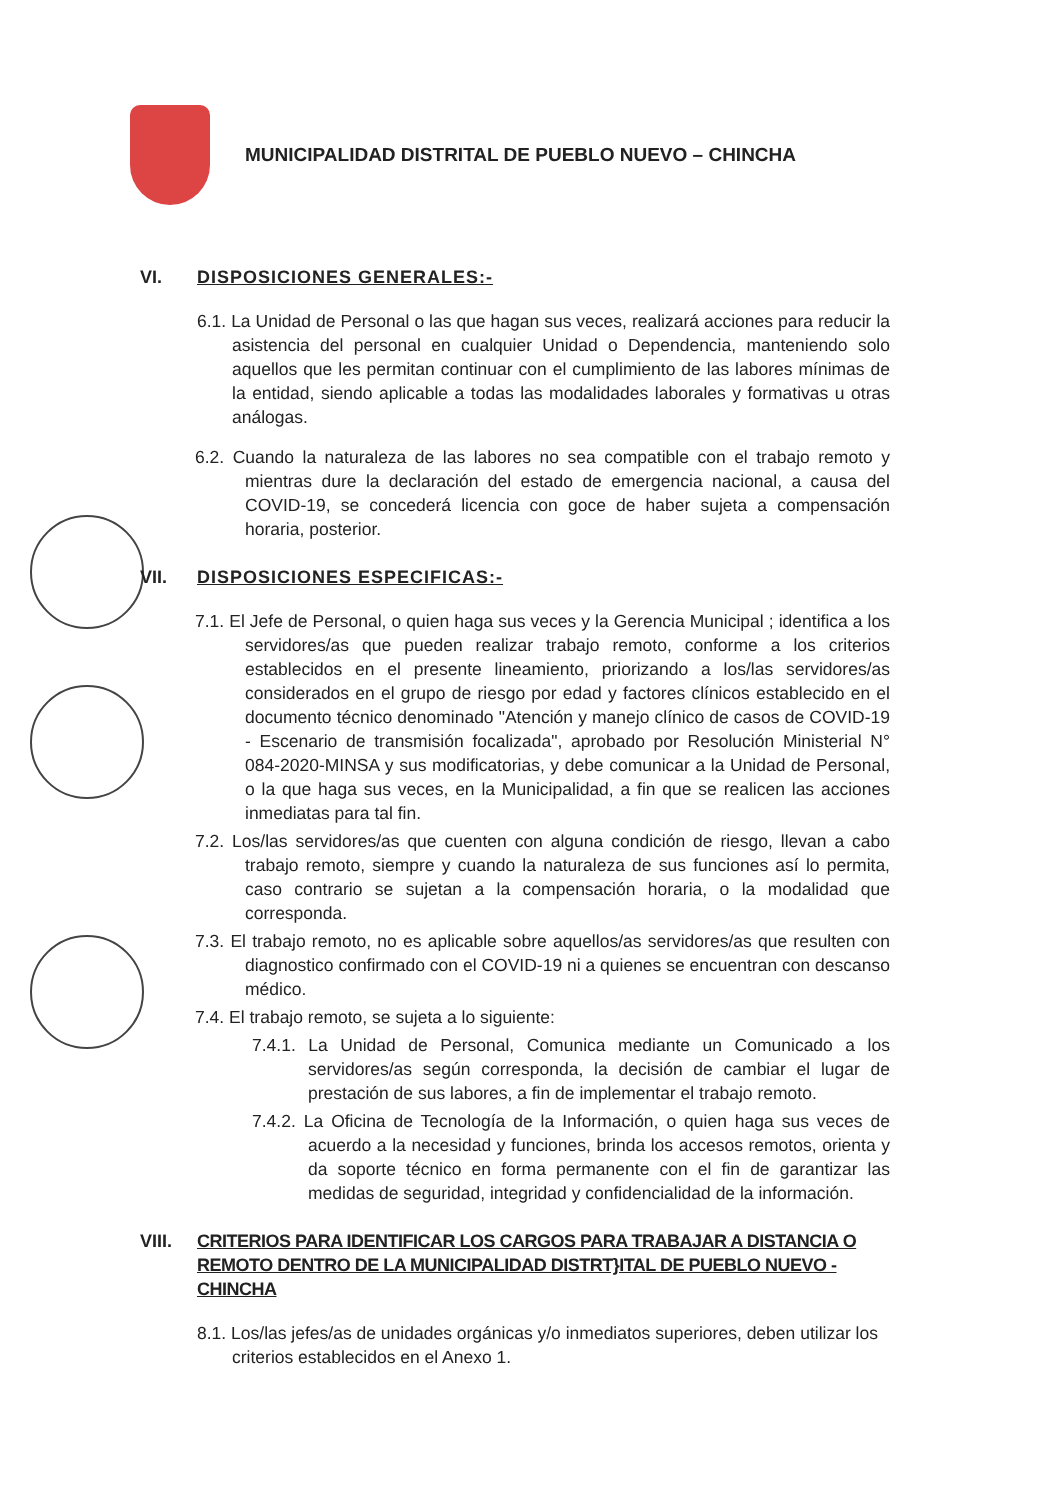MUNICIPALIDAD DISTRITAL DE PUEBLO NUEVO – CHINCHA
VI. DISPOSICIONES GENERALES:-
6.1. La Unidad de Personal o las que hagan sus veces, realizará acciones para reducir la asistencia del personal en cualquier Unidad o Dependencia, manteniendo solo aquellos que les permitan continuar con el cumplimiento de las labores mínimas de la entidad, siendo aplicable a todas las modalidades laborales y formativas u otras análogas.
6.2. Cuando la naturaleza de las labores no sea compatible con el trabajo remoto y mientras dure la declaración del estado de emergencia nacional, a causa del COVID-19, se concederá licencia con goce de haber sujeta a compensación horaria, posterior.
VII. DISPOSICIONES ESPECIFICAS:-
7.1. El Jefe de Personal, o quien haga sus veces y la Gerencia Municipal ; identifica a los servidores/as que pueden realizar trabajo remoto, conforme a los criterios establecidos en el presente lineamiento, priorizando a los/las servidores/as considerados en el grupo de riesgo por edad y factores clínicos establecido en el documento técnico denominado "Atención y manejo clínico de casos de COVID-19 - Escenario de transmisión focalizada", aprobado por Resolución Ministerial N° 084-2020-MINSA y sus modificatorias, y debe comunicar a la Unidad de Personal, o la que haga sus veces, en la Municipalidad, a fin que se realicen las acciones inmediatas para tal fin.
7.2. Los/las servidores/as que cuenten con alguna condición de riesgo, llevan a cabo trabajo remoto, siempre y cuando la naturaleza de sus funciones así lo permita, caso contrario se sujetan a la compensación horaria, o la modalidad que corresponda.
7.3. El trabajo remoto, no es aplicable sobre aquellos/as servidores/as que resulten con diagnostico confirmado con el COVID-19 ni a quienes se encuentran con descanso médico.
7.4. El trabajo remoto, se sujeta a lo siguiente:
7.4.1. La Unidad de Personal, Comunica mediante un Comunicado a los servidores/as según corresponda, la decisión de cambiar el lugar de prestación de sus labores, a fin de implementar el trabajo remoto.
7.4.2. La Oficina de Tecnología de la Información, o quien haga sus veces de acuerdo a la necesidad y funciones, brinda los accesos remotos, orienta y da soporte técnico en forma permanente con el fin de garantizar las medidas de seguridad, integridad y confidencialidad de la información.
VIII. CRITERIOS PARA IDENTIFICAR LOS CARGOS PARA TRABAJAR A DISTANCIA O REMOTO DENTRO DE LA MUNICIPALIDAD DISTRT}ITAL DE PUEBLO NUEVO - CHINCHA
8.1. Los/las jefes/as de unidades orgánicas y/o inmediatos superiores, deben utilizar los criterios establecidos en el Anexo 1.